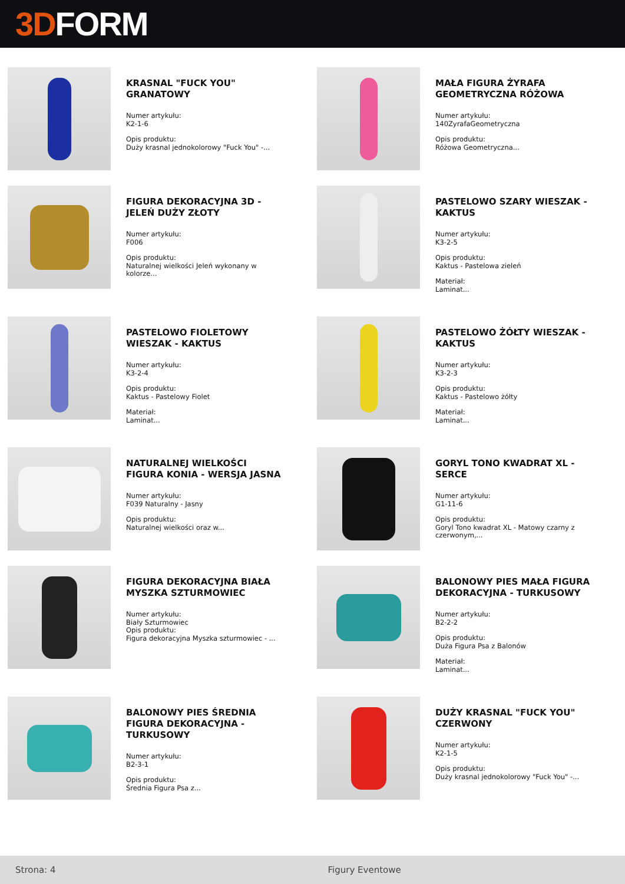3D FORM
KRASNAL "FUCK YOU" GRANATOWY
Numer artykułu:
K2-1-6
Opis produktu:
Duży krasnal jednokolorowy "Fuck You" -...
MAŁA FIGURA ŻYRAFA GEOMETRYCZNA RÓŻOWA
Numer artykułu:
140ZyrafaGeometryczna
Opis produktu:
Różowa Geometryczna...
FIGURA DEKORACYJNA 3D - JELEŃ DUŻY ZŁOTY
Numer artykułu:
F006
Opis produktu:
Naturalnej wielkości Jeleń wykonany w kolorze...
PASTELOWO SZARY WIESZAK - KAKTUS
Numer artykułu:
K3-2-5
Opis produktu:
Kaktus - Pastelowa zieleń
Materiał:
Laminat...
PASTELOWO FIOLETOWY WIESZAK - KAKTUS
Numer artykułu:
K3-2-4
Opis produktu:
Kaktus - Pastelowy Fiolet
Materiał:
Laminat...
PASTELOWO ŻÓŁTY WIESZAK - KAKTUS
Numer artykułu:
K3-2-3
Opis produktu:
Kaktus - Pastelowo żółty
Materiał:
Laminat...
NATURALNEJ WIELKOŚCI FIGURA KONIA - WERSJA JASNA
Numer artykułu:
F039 Naturalny - Jasny
Opis produktu:
Naturalnej wielkości oraz w...
GORYL TONO KWADRAT XL - SERCE
Numer artykułu:
G1-11-6
Opis produktu:
Goryl Tono kwadrat XL - Matowy czarny z czerwonym,...
FIGURA DEKORACYJNA BIAŁA MYSZKA SZTURMOWIEC
Numer artykułu:
Biały Szturmowiec
Opis produktu:
Figura dekoracyjna Myszka szturmowiec - ...
BALONOWY PIES MAŁA FIGURA DEKORACYJNA - TURKUSOWY
Numer artykułu:
B2-2-2
Opis produktu:
Duża Figura Psa z Balonów
Materiał:
Laminat...
BALONOWY PIES ŚREDNIA FIGURA DEKORACYJNA - TURKUSOWY
Numer artykułu:
B2-3-1
Opis produktu:
Średnia Figura Psa z...
DUŻY KRASNAL "FUCK YOU" CZERWONY
Numer artykułu:
K2-1-5
Opis produktu:
Duży krasnal jednokolorowy "Fuck You" -...
Strona: 4 Figury Eventowe